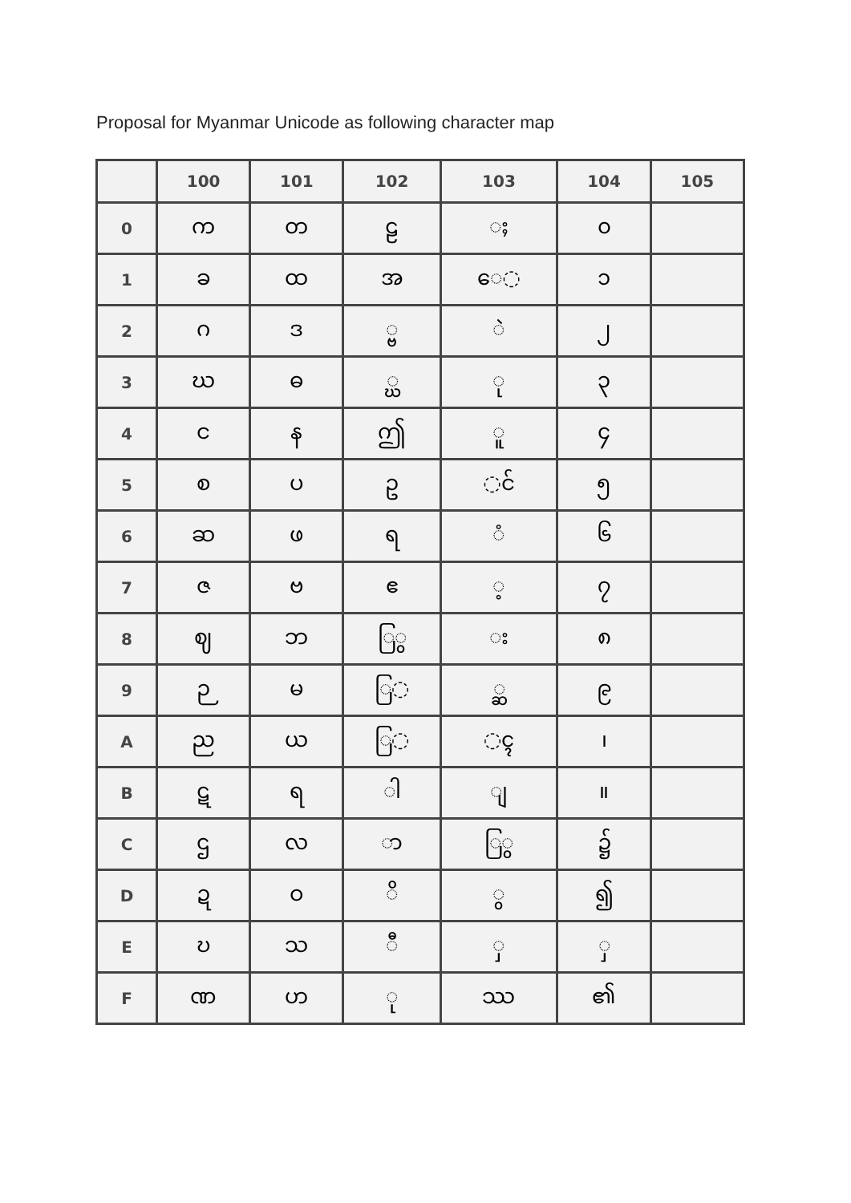Proposal for Myanmar Unicode as following character map
| | 100 | 101 | 102 | 103 | 104 | 105 |
| --- | --- | --- | --- | --- | --- | --- |
| 0 | က | တ | ဠ | ◌ႈ | ၀ | |
| 1 | ခ | ထ | အ | ေ◌ | ၁ | |
| 2 | ဂ | ဒ | ◌္ဗ | ◌ဲ | ၂ | |
| 3 | ဃ | ဓ | ◌္ဃ | ု | ၃ | |
| 4 | င | န | ဤ | ူ | ၄ | |
| 5 | စ | ပ | ဥ | ◌င် | ၅ | |
| 6 | ဆ | ဖ | ရ | ◌ံ | ၆ | |
| 7 | ဇ | ဗ | ဧ | ◌့ | ၇ | |
| 8 | ဈ | ဘ | ြ◌ွ | ◌း | ၈ | |
| 9 | ဉ | မ | ြ◌ | ◌္ဆ | ၉ | |
| A | ည | ယ | ြ◌ | ◌ၚ | ၊ | |
| B | ဋ | ရ | ◌ါ | ◌ျ | ။ | |
| C | ဌ | လ | ◌ာ | ြ◌ွ | ၌ | |
| D | ဍ | ဝ | ◌ိ | ◌ွ | ၍ | |
| E | ဎ | သ | ◌ီ | ◌ှ | ◌ှ | |
| F | ဏ | ဟ | ◌ု | ဿ | ၏ | |